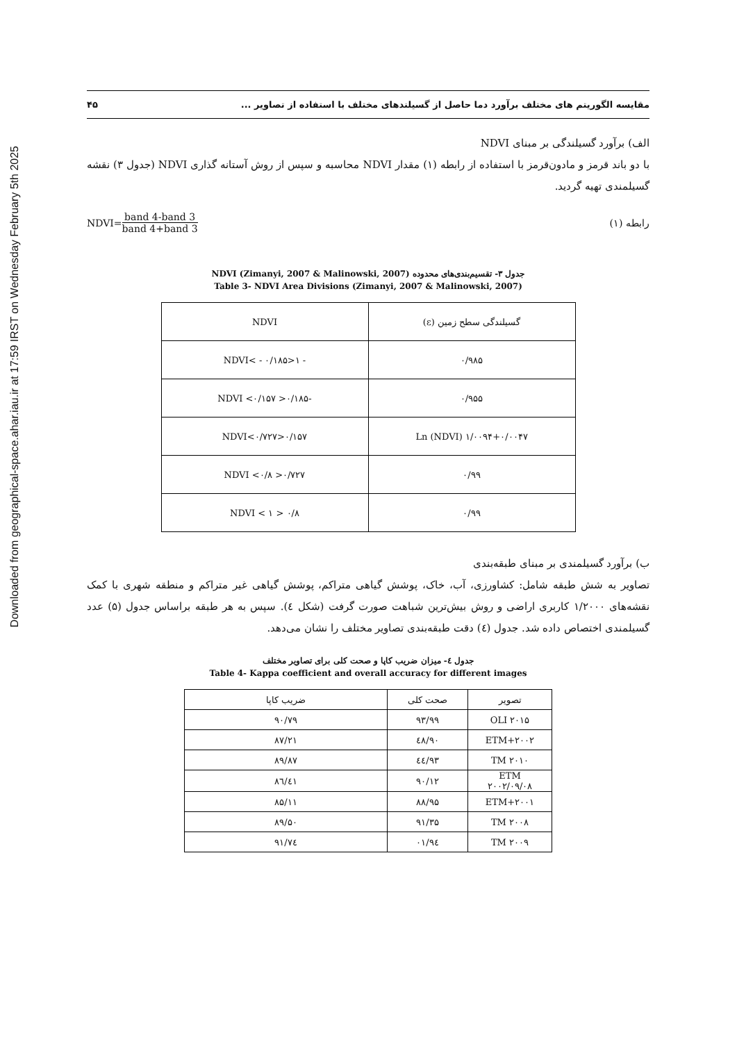Downloaded from geographical-space.ahar.iau.ir at 17:59 IRST on Wednesday February 5th 2025
مقایسه الگوریتم های مختلف برآورد دما حاصل از گسیلندهای مختلف با استفاده از تصاویر ... ۴۵
الف) برآورد گسیلندگی بر مبنای NDVI
با دو باند قرمز و مادون‌قرمز با استفاده از رابطه (۱) مقدار NDVI محاسبه و سپس از روش آستانه گذاری NDVI (جدول ۳) نقشه گسیلمندی تهیه گردید.
رابطه (۱) NDVI= band 4-band 3 band 4+band 3
جدول ۳- تقسیم‌بندی‌های محدوده NDVI (Zimanyi, 2007 & Malinowski, 2007)
Table 3- NDVI Area Divisions (Zimanyi, 2007 & Malinowski, 2007)
| گسیلندگی سطح زمین (ε) | NDVI |
| --- | --- |
| ۰/۹۸۵ | - ۱<NDVI< - ۰/۱۸۵ |
| ۰/۹۵۵ | -۰/۱۸۵< NDVI <۰/۱۵۷ |
| ۱/۰۰۹۴+۰/۰۰۴۷ Ln (NDVI) | ۰/۱۵۷<NDVI<۰/۷۲۷ |
| ۰/۹۹ | ۰/۷۲۷< NDVI <۰/۸ |
| ۰/۹۹ | ۰/۸ < NDVI < ۱ |
ب) برآورد گسیلمندی بر مبنای طبقه‌بندی
تصاویر به شش طبقه شامل: کشاورزی، آب، خاک، پوشش گیاهی متراکم، پوشش گیاهی غیر متراکم و منطقه شهری با کمک نقشه‌های ۱/۲۰۰۰ کاربری اراضی و روش بیش‌ترین شباهت صورت گرفت (شکل ٤). سپس به هر طبقه براساس جدول (۵) عدد گسیلمندی اختصاص داده شد. جدول (٤) دقت طبقه‌بندی تصاویر مختلف را نشان می‌دهد.
جدول ٤- میزان ضریب کاپا و صحت کلی برای تصاویر مختلف
Table 4- Kappa coefficient and overall accuracy for different images
| تصویر | صحت کلی | ضریب کاپا |
| --- | --- | --- |
| OLI ۲۰۱۵ | ۹۳/۹۹ | ۹۰/۷۹ |
| ETM+۲۰۰۲ | ۹۰/٤۸ | ۸۷/۲۱ |
| TM ۲۰۱۰ | ۹۳/٤٤ | ۸۹/۸۷ |
| ETM ۲۰۰۲/۰۹/۰۸ | ۹۰/۱۲ | ۸٦/٤۱ |
| ETM+۲۰۰۱ | ۸۸/۹۵ | ۸۵/۱۱ |
| TM ۲۰۰۸ | ۹۱/۳۵ | ۸۹/۵۰ |
| TM ۲۰۰۹ | ۹٤/۰۱ | ۹۱/۷٤ |